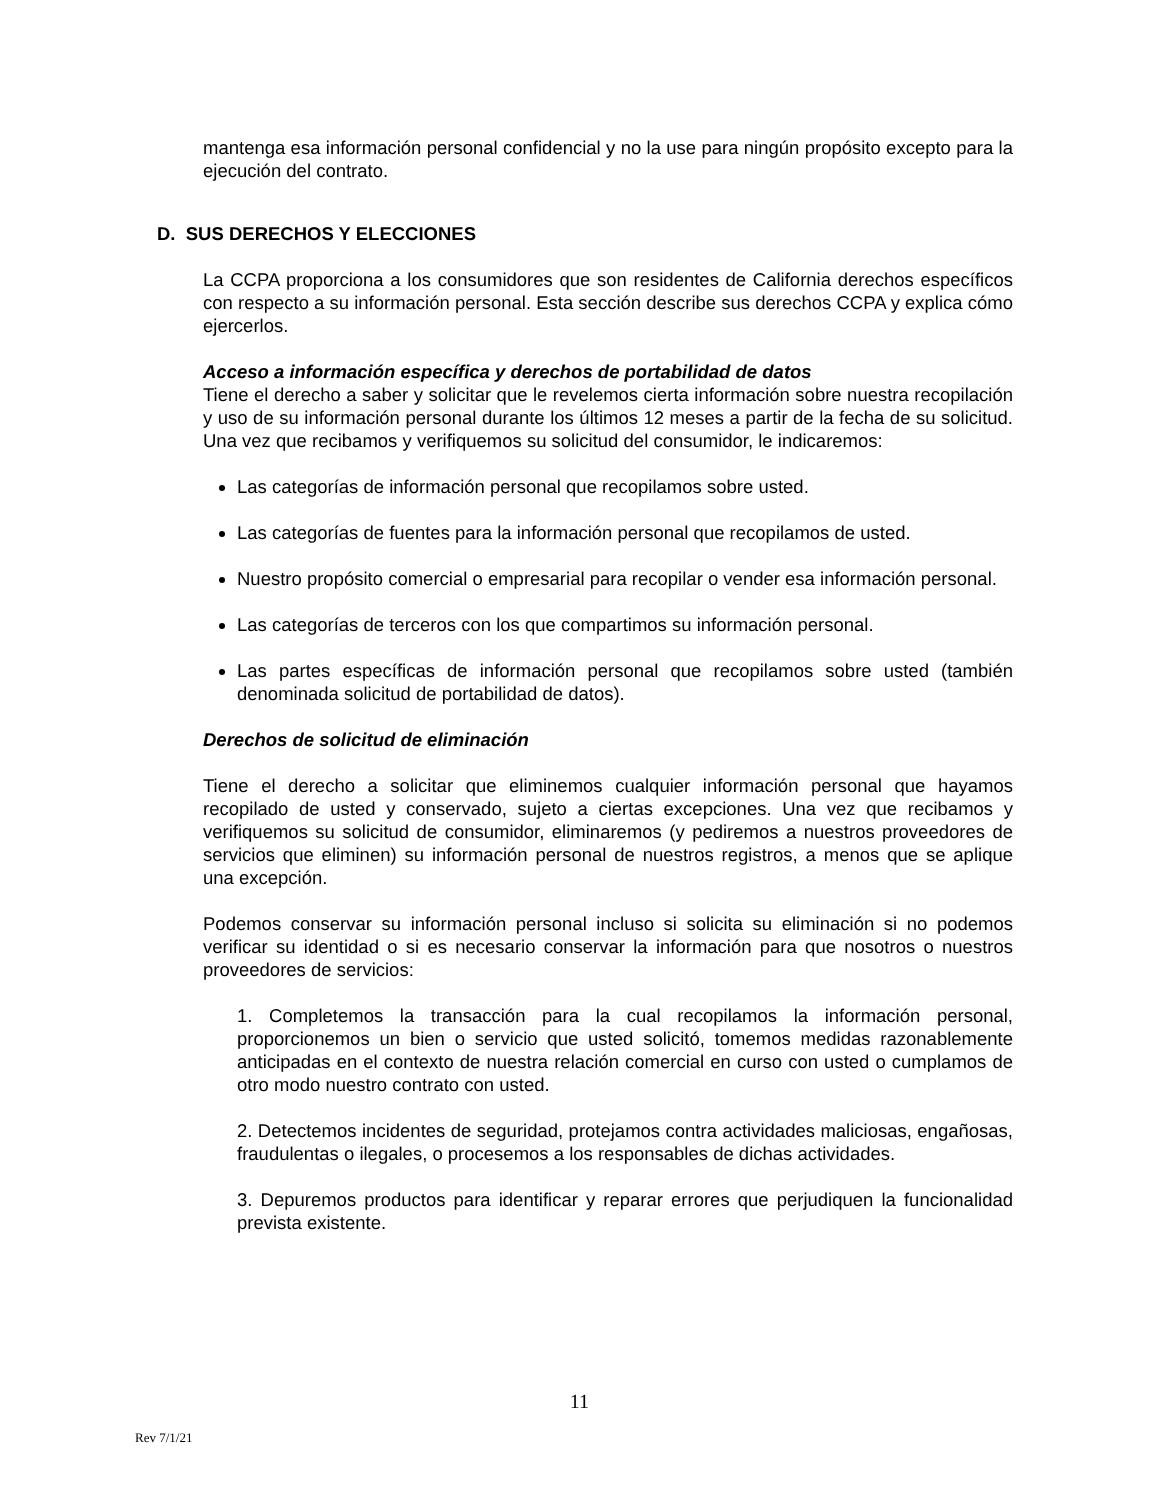mantenga esa información personal confidencial y no la use para ningún propósito excepto para la ejecución del contrato.
D. SUS DERECHOS Y ELECCIONES
La CCPA proporciona a los consumidores que son residentes de California derechos específicos con respecto a su información personal. Esta sección describe sus derechos CCPA y explica cómo ejercerlos.
Acceso a información específica y derechos de portabilidad de datos
Tiene el derecho a saber y solicitar que le revelemos cierta información sobre nuestra recopilación y uso de su información personal durante los últimos 12 meses a partir de la fecha de su solicitud. Una vez que recibamos y verifiquemos su solicitud del consumidor, le indicaremos:
Las categorías de información personal que recopilamos sobre usted.
Las categorías de fuentes para la información personal que recopilamos de usted.
Nuestro propósito comercial o empresarial para recopilar o vender esa información personal.
Las categorías de terceros con los que compartimos su información personal.
Las partes específicas de información personal que recopilamos sobre usted (también denominada solicitud de portabilidad de datos).
Derechos de solicitud de eliminación
Tiene el derecho a solicitar que eliminemos cualquier información personal que hayamos recopilado de usted y conservado, sujeto a ciertas excepciones. Una vez que recibamos y verifiquemos su solicitud de consumidor, eliminaremos (y pediremos a nuestros proveedores de servicios que eliminen) su información personal de nuestros registros, a menos que se aplique una excepción.
Podemos conservar su información personal incluso si solicita su eliminación si no podemos verificar su identidad o si es necesario conservar la información para que nosotros o nuestros proveedores de servicios:
1. Completemos la transacción para la cual recopilamos la información personal, proporcionemos un bien o servicio que usted solicitó, tomemos medidas razonablemente anticipadas en el contexto de nuestra relación comercial en curso con usted o cumplamos de otro modo nuestro contrato con usted.
2. Detectemos incidentes de seguridad, protejamos contra actividades maliciosas, engañosas, fraudulentas o ilegales, o procesemos a los responsables de dichas actividades.
3. Depuremos productos para identificar y reparar errores que perjudiquen la funcionalidad prevista existente.
11
Rev 7/1/21